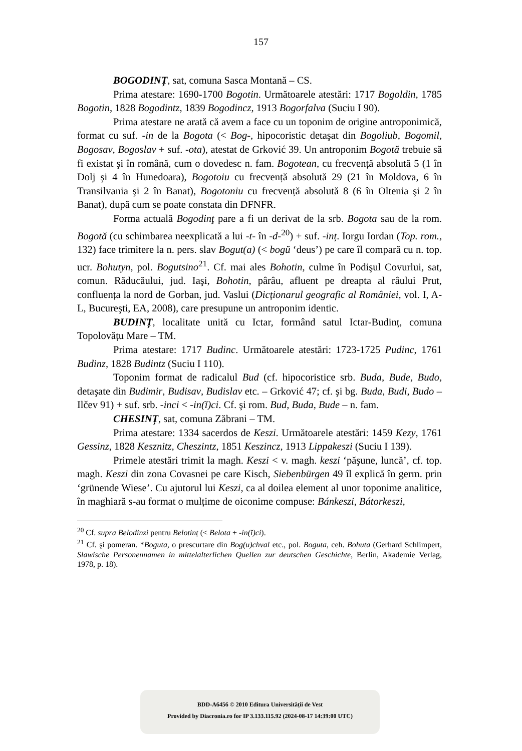157
BOGODINȚ, sat, comuna Sasca Montană – CS.
Prima atestare: 1690-1700 Bogotin. Următoarele atestări: 1717 Bogoldin, 1785 Bogotin, 1828 Bogodintz, 1839 Bogodincz, 1913 Bogorfalva (Suciu I 90).
Prima atestare ne arată că avem a face cu un toponim de origine antroponimică, format cu suf. -in de la Bogota (< Bog-, hipocoristic detaşat din Bogoliub, Bogomil, Bogosav, Bogoslav + suf. -ota), atestat de Grković 39. Un antroponim Bogotă trebuie să fi existat şi în română, cum o dovedesc n. fam. Bogotean, cu frecvență absolută 5 (1 în Dolj şi 4 în Hunedoara), Bogotoiu cu frecvență absolută 29 (21 în Moldova, 6 în Transilvania şi 2 în Banat), Bogotoniu cu frecvență absolută 8 (6 în Oltenia şi 2 în Banat), după cum se poate constata din DFNFR.
Forma actuală Bogodinţ pare a fi un derivat de la srb. Bogota sau de la rom. Bogotă (cu schimbarea neexplicată a lui -t- în -d-<sup>20</sup>) + suf. -inț. Iorgu Iordan (Top. rom., 132) face trimitere la n. pers. slav Bogut(a) (< bogŭ ‘deus’) pe care îl compară cu n. top. ucr. Bohutyn, pol. Bogutsino<sup>21</sup>. Cf. mai ales Bohotin, culme în Podişul Covurlui, sat, comun. Răducăului, jud. Iaşi, Bohotin, pârâu, afluent pe dreapta al râului Prut, confluența la nord de Gorban, jud. Vaslui (Dicționarul geografic al României, vol. I, A-L, Bucureşti, EA, 2008), care presupune un antroponim identic.
BUDINȚ, localitate unită cu Ictar, formând satul Ictar-Budinț, comuna Topolovățu Mare – TM.
Prima atestare: 1717 Budinc. Următoarele atestări: 1723-1725 Pudinc, 1761 Budinz, 1828 Budintz (Suciu I 110).
Toponim format de radicalul Bud (cf. hipocoristice srb. Buda, Bude, Budo, detaşate din Budimir, Budisav, Budislav etc. – Grković 47; cf. şi bg. Buda, Budi, Budo – Ilčev 91) + suf. srb. -inci < -in(ĭ)ci. Cf. şi rom. Bud, Buda, Bude – n. fam.
CHESINȚ, sat, comuna Zăbrani – TM.
Prima atestare: 1334 sacerdos de Keszi. Următoarele atestări: 1459 Kezy, 1761 Gessinz, 1828 Kesznitz, Cheszintz, 1851 Keszincz, 1913 Lippakeszi (Suciu I 139).
Primele atestări trimit la magh. Keszi < v. magh. keszi ‘păşune, luncă’, cf. top. magh. Keszi din zona Covasnei pe care Kisch, Siebenbürgen 49 îl explică în germ. prin ‘grünende Wiese’. Cu ajutorul lui Keszi, ca al doilea element al unor toponime analitice, în maghiară s-au format o mulțime de oiconime compuse: Bánkeszi, Bátorkeszi,
<sup>20</sup> Cf. supra Belodinzi pentru Belotinț (< Belota + -in(ĭ)ci).
<sup>21</sup> Cf. şi pomeran. *Boguta, o prescurtare din Bog(u)chval etc., pol. Boguta, ceh. Bohuta (Gerhard Schlimpert, Slawische Personennamen in mittelalterlichen Quellen zur deutschen Geschichte, Berlin, Akademie Verlag, 1978, p. 18).
BDD-A6456 © 2010 Editura Universității de Vest
Provided by Diacronia.ro for IP 3.133.115.92 (2024-08-17 14:39:00 UTC)